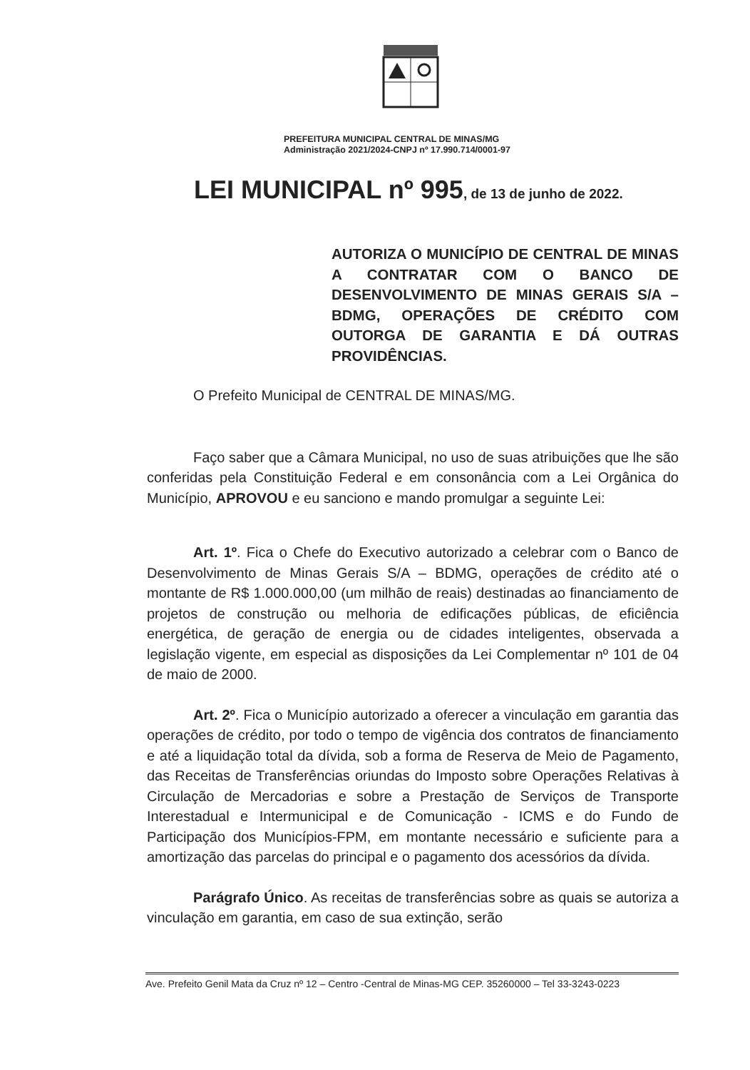PREFEITURA MUNICIPAL CENTRAL DE MINAS/MG
Administração 2021/2024-CNPJ nº 17.990.714/0001-97
LEI MUNICIPAL nº 995, de 13 de junho de 2022.
AUTORIZA O MUNICÍPIO DE CENTRAL DE MINAS A CONTRATAR COM O BANCO DE DESENVOLVIMENTO DE MINAS GERAIS S/A – BDMG, OPERAÇÕES DE CRÉDITO COM OUTORGA DE GARANTIA E DÁ OUTRAS PROVIDÊNCIAS.
O Prefeito Municipal de CENTRAL DE MINAS/MG.
Faço saber que a Câmara Municipal, no uso de suas atribuições que lhe são conferidas pela Constituição Federal e em consonância com a Lei Orgânica do Município, APROVOU e eu sanciono e mando promulgar a seguinte Lei:
Art. 1º. Fica o Chefe do Executivo autorizado a celebrar com o Banco de Desenvolvimento de Minas Gerais S/A – BDMG, operações de crédito até o montante de R$ 1.000.000,00 (um milhão de reais) destinadas ao financiamento de projetos de construção ou melhoria de edificações públicas, de eficiência energética, de geração de energia ou de cidades inteligentes, observada a legislação vigente, em especial as disposições da Lei Complementar nº 101 de 04 de maio de 2000.
Art. 2º. Fica o Município autorizado a oferecer a vinculação em garantia das operações de crédito, por todo o tempo de vigência dos contratos de financiamento e até a liquidação total da dívida, sob a forma de Reserva de Meio de Pagamento, das Receitas de Transferências oriundas do Imposto sobre Operações Relativas à Circulação de Mercadorias e sobre a Prestação de Serviços de Transporte Interestadual e Intermunicipal e de Comunicação - ICMS e do Fundo de Participação dos Municípios-FPM, em montante necessário e suficiente para a amortização das parcelas do principal e o pagamento dos acessórios da dívida.
Parágrafo Único. As receitas de transferências sobre as quais se autoriza a vinculação em garantia, em caso de sua extinção, serão
Ave. Prefeito Genil Mata da Cruz nº 12 – Centro -Central de Minas-MG CEP. 35260000 – Tel 33-3243-0223